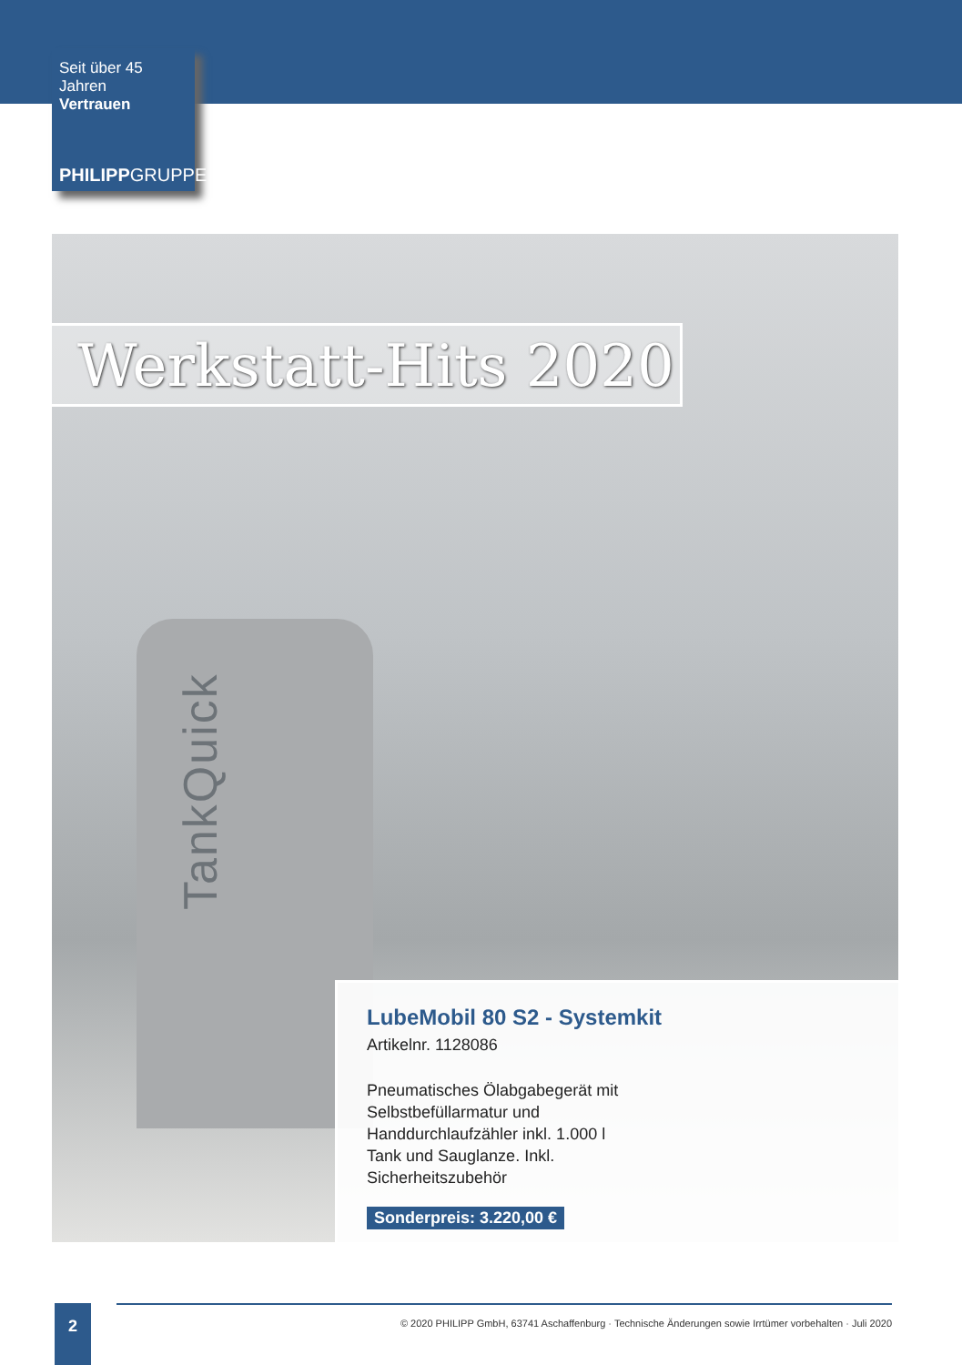Seit über 45 Jahren
Vertrauen
PHILIPPGRUPPE
TankQuick
Werkstatt-Hits 2020
LubeMobil 80 S2 - Systemkit
Artikelnr. 1128086
Pneumatisches Ölabgabegerät mit Selbstbefüllarmatur und Handdurchlaufzähler inkl. 1.000 l Tank und Sauglanze. Inkl. Sicherheitszubehör
Sonderpreis: 3.220,00 €
2
© 2020 PHILIPP GmbH, 63741 Aschaffenburg · Technische Änderungen sowie Irrtümer vorbehalten · Juli 2020